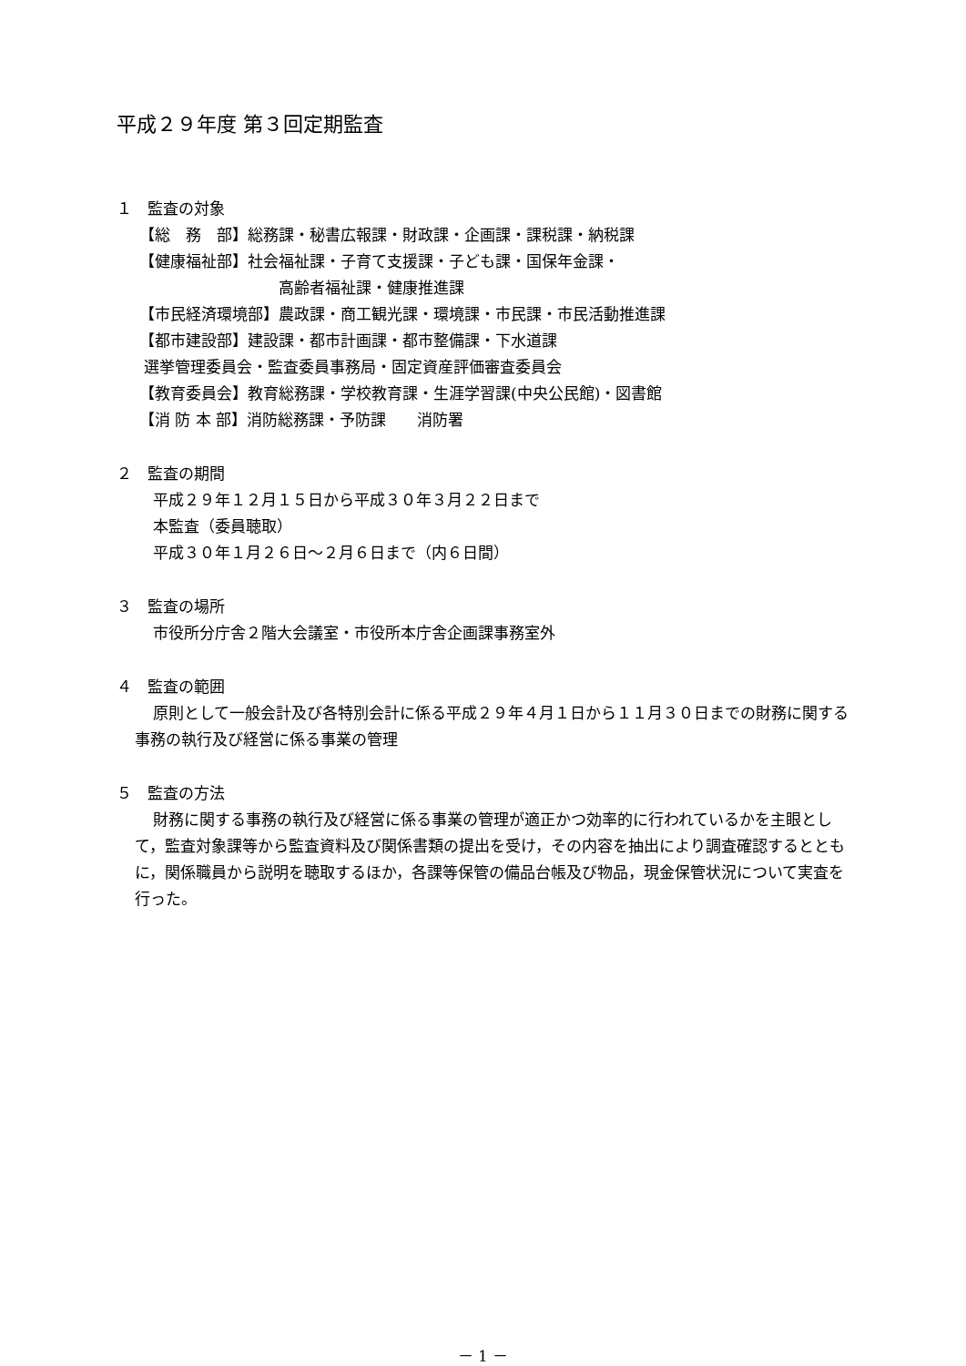平成２９年度 第３回定期監査
１　監査の対象
【総　務　部】総務課・秘書広報課・財政課・企画課・課税課・納税課
【健康福祉部】社会福祉課・子育て支援課・子ども課・国保年金課・
高齢者福祉課・健康推進課
【市民経済環境部】農政課・商工観光課・環境課・市民課・市民活動推進課
【都市建設部】建設課・都市計画課・都市整備課・下水道課
選挙管理委員会・監査委員事務局・固定資産評価審査委員会
【教育委員会】教育総務課・学校教育課・生涯学習課(中央公民館)・図書館
【消 防 本 部】消防総務課・予防課　　消防署
２　監査の期間
平成２９年１２月１５日から平成３０年３月２２日まで
本監査（委員聴取）
平成３０年１月２６日～２月６日まで（内６日間）
３　監査の場所
市役所分庁舎２階大会議室・市役所本庁舎企画課事務室外
４　監査の範囲
原則として一般会計及び各特別会計に係る平成２９年４月１日から１１月３０日までの財務に関する事務の執行及び経営に係る事業の管理
５　監査の方法
財務に関する事務の執行及び経営に係る事業の管理が適正かつ効率的に行われているかを主眼として，監査対象課等から監査資料及び関係書類の提出を受け，その内容を抽出により調査確認するとともに，関係職員から説明を聴取するほか，各課等保管の備品台帳及び物品，現金保管状況について実査を行った。
－ 1 －